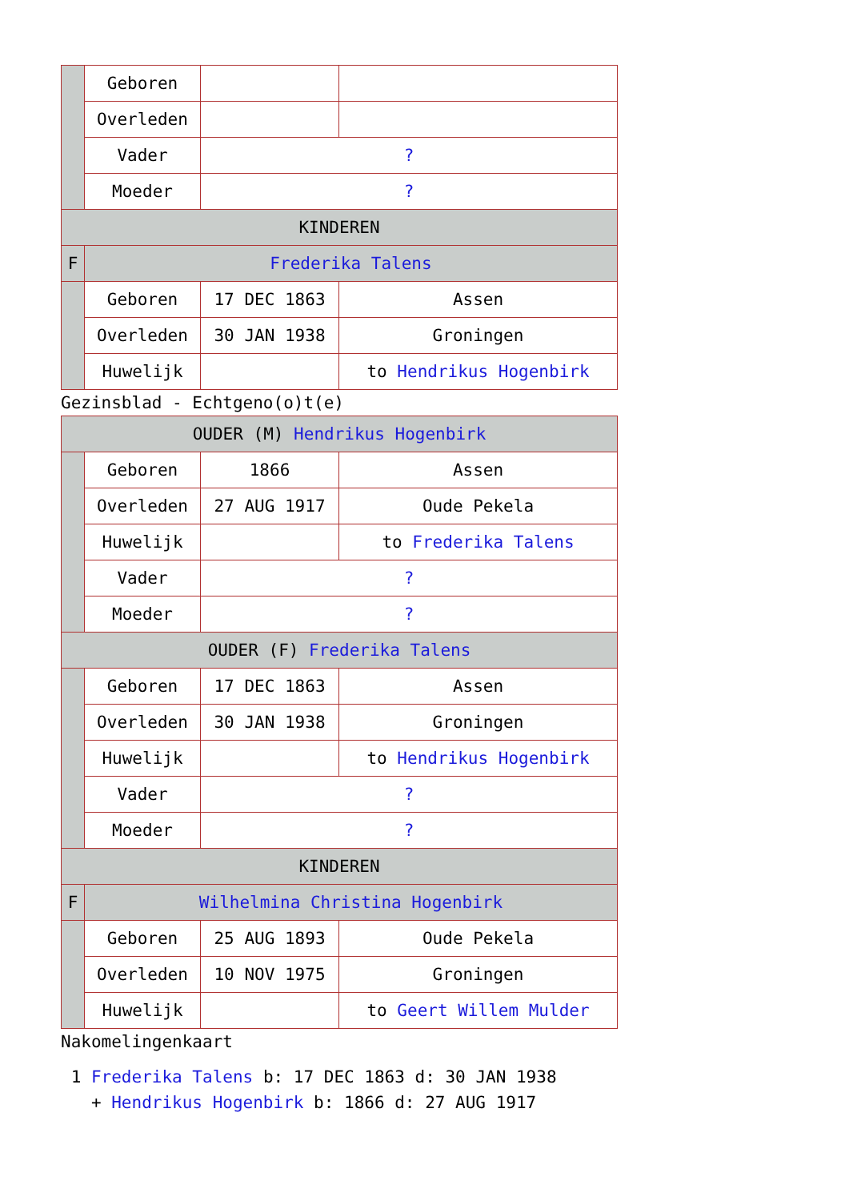| | Geboren | | |
| | Overleden | | |
| | Vader | ? | |
| | Moeder | ? | |
| KINDEREN | | | |
| F | Frederika Talens | | |
| | Geboren | 17 DEC 1863 | Assen |
| | Overleden | 30 JAN 1938 | Groningen |
| | Huwelijk | | to Hendrikus Hogenbirk |
Gezinsblad - Echtgeno(o)t(e)
| OUDER (M) Hendrikus Hogenbirk | | | |
| | Geboren | 1866 | Assen |
| | Overleden | 27 AUG 1917 | Oude Pekela |
| | Huwelijk | | to Frederika Talens |
| | Vader | ? | |
| | Moeder | ? | |
| OUDER (F) Frederika Talens | | | |
| | Geboren | 17 DEC 1863 | Assen |
| | Overleden | 30 JAN 1938 | Groningen |
| | Huwelijk | | to Hendrikus Hogenbirk |
| | Vader | ? | |
| | Moeder | ? | |
| KINDEREN | | | |
| F | Wilhelmina Christina Hogenbirk | | |
| | Geboren | 25 AUG 1893 | Oude Pekela |
| | Overleden | 10 NOV 1975 | Groningen |
| | Huwelijk | | to Geert Willem Mulder |
Nakomelingenkaart
1 Frederika Talens b: 17 DEC 1863 d: 30 JAN 1938
+ Hendrikus Hogenbirk b: 1866 d: 27 AUG 1917